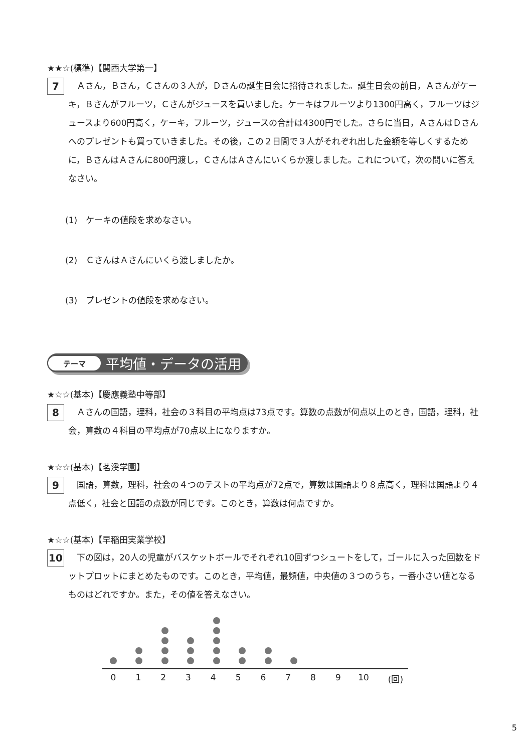★★☆(標準)【関西大学第一】
7
　Ａさん，Ｂさん，Ｃさんの３人が，Ｄさんの誕生日会に招待されました。誕生日会の前日，Ａさんがケーキ，Ｂさんがフルーツ，Ｃさんがジュースを買いました。ケーキはフルーツより1300円高く，フルーツはジュースより600円高く，ケーキ，フルーツ，ジュースの合計は4300円でした。さらに当日，ＡさんはＤさんへのプレゼントも買っていきました。その後，この２日間で３人がそれぞれ出した金額を等しくするために，ＢさんはＡさんに800円渡し，ＣさんはＡさんにいくらか渡しました。これについて，次の問いに答えなさい。
(1)　ケーキの値段を求めなさい。
(2)　ＣさんはＡさんにいくら渡しましたか。
(3)　プレゼントの値段を求めなさい。
テーマ 平均値・データの活用
★☆☆(基本)【慶應義塾中等部】
8
　Ａさんの国語，理科，社会の３科目の平均点は73点です。算数の点数が何点以上のとき，国語，理科，社会，算数の４科目の平均点が70点以上になりますか。
★☆☆(基本)【茗溪学園】
9
　国語，算数，理科，社会の４つのテストの平均点が72点で，算数は国語より８点高く，理科は国語より４点低く，社会と国語の点数が同じです。このとき，算数は何点ですか。
★☆☆(基本)【早稲田実業学校】
10
　下の図は，20人の児童がバスケットボールでそれぞれ10回ずつシュートをして，ゴールに入った回数をドットプロットにまとめたものです。このとき，平均値，最頻値，中央値の３つのうち，一番小さい値となるものはどれですか。また，その値を答えなさい。
0 1 2 3 4 5 6 7 8 9 10 (回)
5